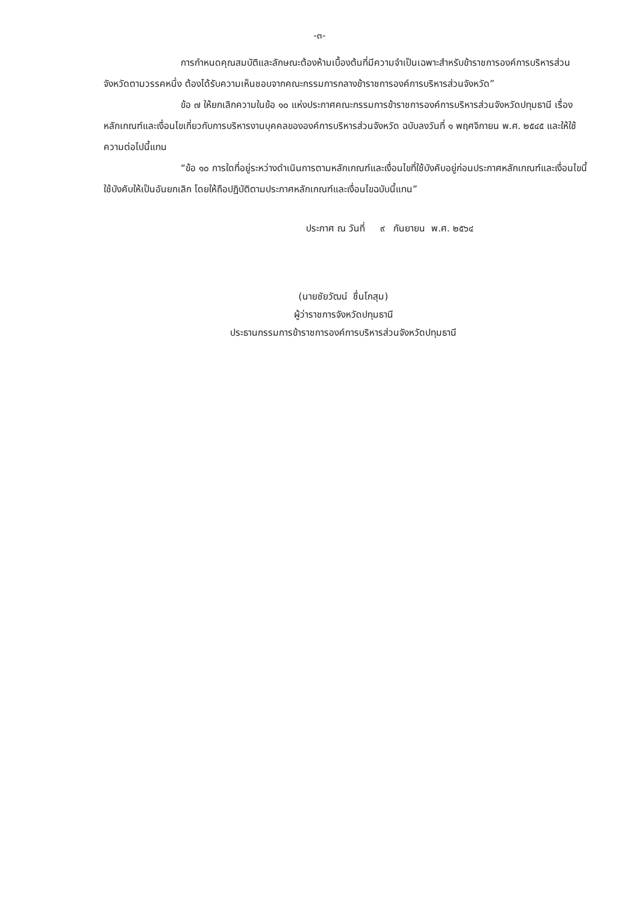-๓-
การกำหนดคุณสมบัติและลักษณะต้องห้ามเบื้องต้นที่มีความจำเป็นเฉพาะสำหรับข้าราชการองค์การบริหารส่วนจังหวัดตามวรรคหนึ่ง ต้องได้รับความเห็นชอบจากคณะกรรมการกลางข้าราชการองค์การบริหารส่วนจังหวัด”
ข้อ ๗ ให้ยกเลิกความในข้อ ๑๐ แห่งประกาศคณะกรรมการข้าราชการองค์การบริหารส่วนจังหวัดปทุมธานี เรื่อง หลักเกณฑ์และเงื่อนไขเกี่ยวกับการบริหารงานบุคคลขององค์การบริหารส่วนจังหวัด ฉบับลงวันที่ ๑ พฤศจิกายน พ.ศ. ๒๕๔๕ และให้ใช้ความต่อไปนี้แทน
“ข้อ ๑๐ การใดที่อยู่ระหว่างดำเนินการตามหลักเกณฑ์และเงื่อนไขที่ใช้บังคับอยู่ก่อนประกาศหลักเกณฑ์และเงื่อนไขนี้ใช้บังคับให้เป็นอันยกเลิก โดยให้ถือปฏิบัติตามประกาศหลักเกณฑ์และเงื่อนไขฉบับนี้แทน”
ประกาศ ณ วันที่ ๙ กันยายน พ.ศ. ๒๕๖๔
(นายชัยวัฒน์ ชื่นโกสุม)
ผู้ว่าราชการจังหวัดปทุมธานี
ประธานกรรมการข้าราชการองค์การบริหารส่วนจังหวัดปทุมธานี